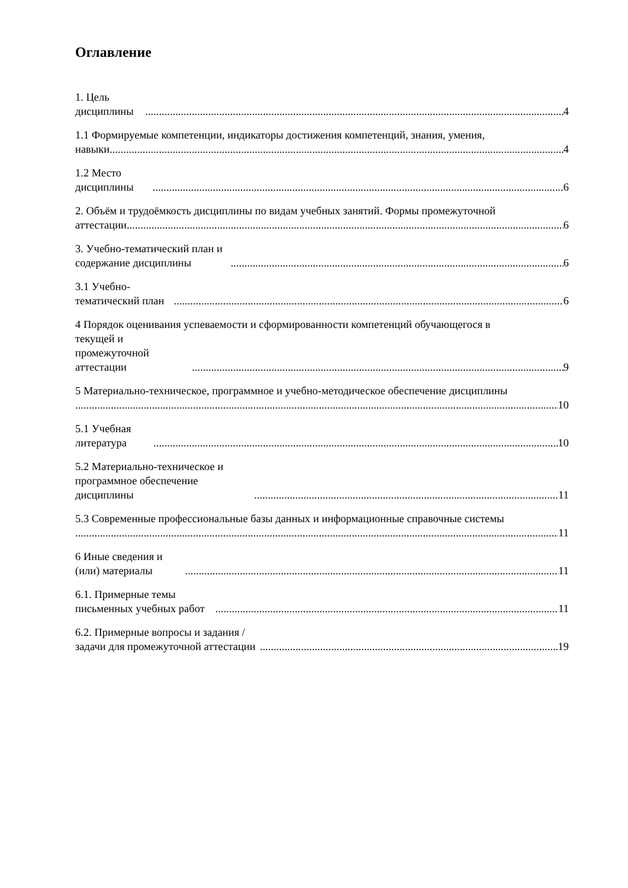Оглавление
1. Цель дисциплины 4
1.1 Формируемые компетенции, индикаторы достижения компетенций, знания, умения,
навыки 4
1.2 Место дисциплины 6
2. Объём и трудоёмкость дисциплины по видам учебных занятий. Формы промежуточной
аттестации 6
3. Учебно-тематический план и содержание дисциплины 6
3.1 Учебно-тематический план 6
4 Порядок оценивания успеваемости и сформированности компетенций обучающегося в
текущей и промежуточной аттестации 9
5 Материально-техническое, программное и учебно-методическое обеспечение дисциплины
10
5.1 Учебная литература 10
5.2 Материально-техническое и программное обеспечение дисциплины 11
5.3 Современные профессиональные базы данных и информационные справочные системы
11
6 Иные сведения и (или) материалы 11
6.1. Примерные темы письменных учебных работ 11
6.2. Примерные вопросы и задания / задачи для промежуточной аттестации 19